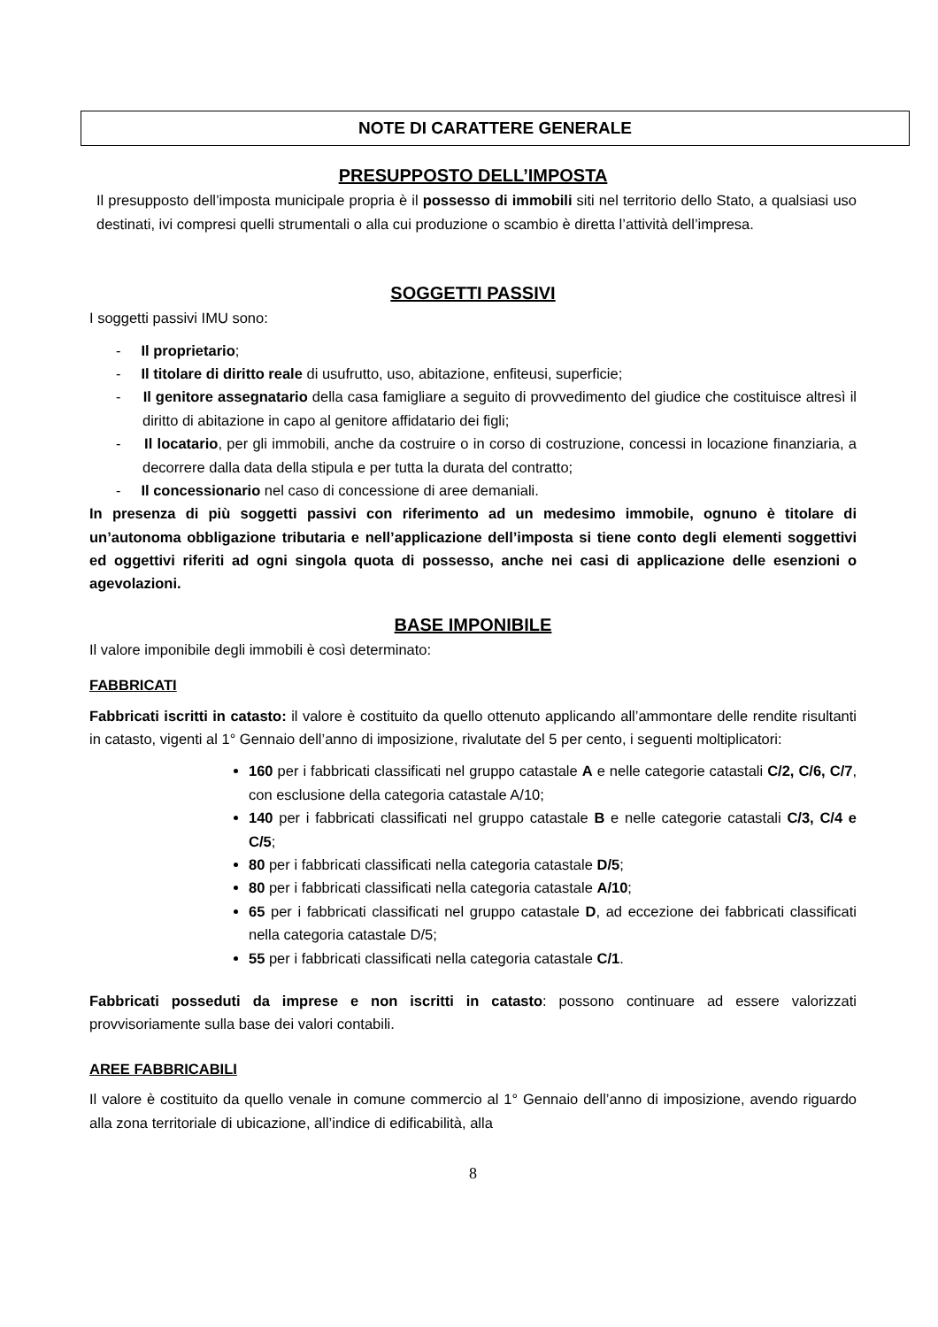NOTE DI CARATTERE GENERALE
PRESUPPOSTO DELL’IMPOSTA
Il presupposto dell’imposta municipale propria è il possesso di immobili siti nel territorio dello Stato, a qualsiasi uso destinati, ivi compresi quelli strumentali o alla cui produzione o scambio è diretta l’attività dell’impresa.
SOGGETTI PASSIVI
I soggetti passivi IMU sono:
- Il proprietario;
- Il titolare di diritto reale di usufrutto, uso, abitazione, enfiteusi, superficie;
- Il genitore assegnatario della casa famigliare a seguito di provvedimento del giudice che costituisce altresì il diritto di abitazione in capo al genitore affidatario dei figli;
- Il locatario, per gli immobili, anche da costruire o in corso di costruzione, concessi in locazione finanziaria, a decorrere dalla data della stipula e per tutta la durata del contratto;
- Il concessionario nel caso di concessione di aree demaniali.
In presenza di più soggetti passivi con riferimento ad un medesimo immobile, ognuno è titolare di un’autonoma obbligazione tributaria e nell’applicazione dell’imposta si tiene conto degli elementi soggettivi ed oggettivi riferiti ad ogni singola quota di possesso, anche nei casi di applicazione delle esenzioni o agevolazioni.
BASE IMPONIBILE
Il valore imponibile degli immobili è così determinato:
FABBRICATI
Fabbricati iscritti in catasto: il valore è costituito da quello ottenuto applicando all’ammontare delle rendite risultanti in catasto, vigenti al 1° Gennaio dell’anno di imposizione, rivalutate del 5 per cento, i seguenti moltiplicatori:
160 per i fabbricati classificati nel gruppo catastale A e nelle categorie catastali C/2, C/6, C/7, con esclusione della categoria catastale A/10;
140 per i fabbricati classificati nel gruppo catastale B e nelle categorie catastali C/3, C/4 e C/5;
80 per i fabbricati classificati nella categoria catastale D/5;
80 per i fabbricati classificati nella categoria catastale A/10;
65 per i fabbricati classificati nel gruppo catastale D, ad eccezione dei fabbricati classificati nella categoria catastale D/5;
55 per i fabbricati classificati nella categoria catastale C/1.
Fabbricati posseduti da imprese e non iscritti in catasto: possono continuare ad essere valorizzati provvisoriamente sulla base dei valori contabili.
AREE FABBRICABILI
Il valore è costituito da quello venale in comune commercio al 1° Gennaio dell’anno di imposizione, avendo riguardo alla zona territoriale di ubicazione, all’indice di edificabilità, alla
8